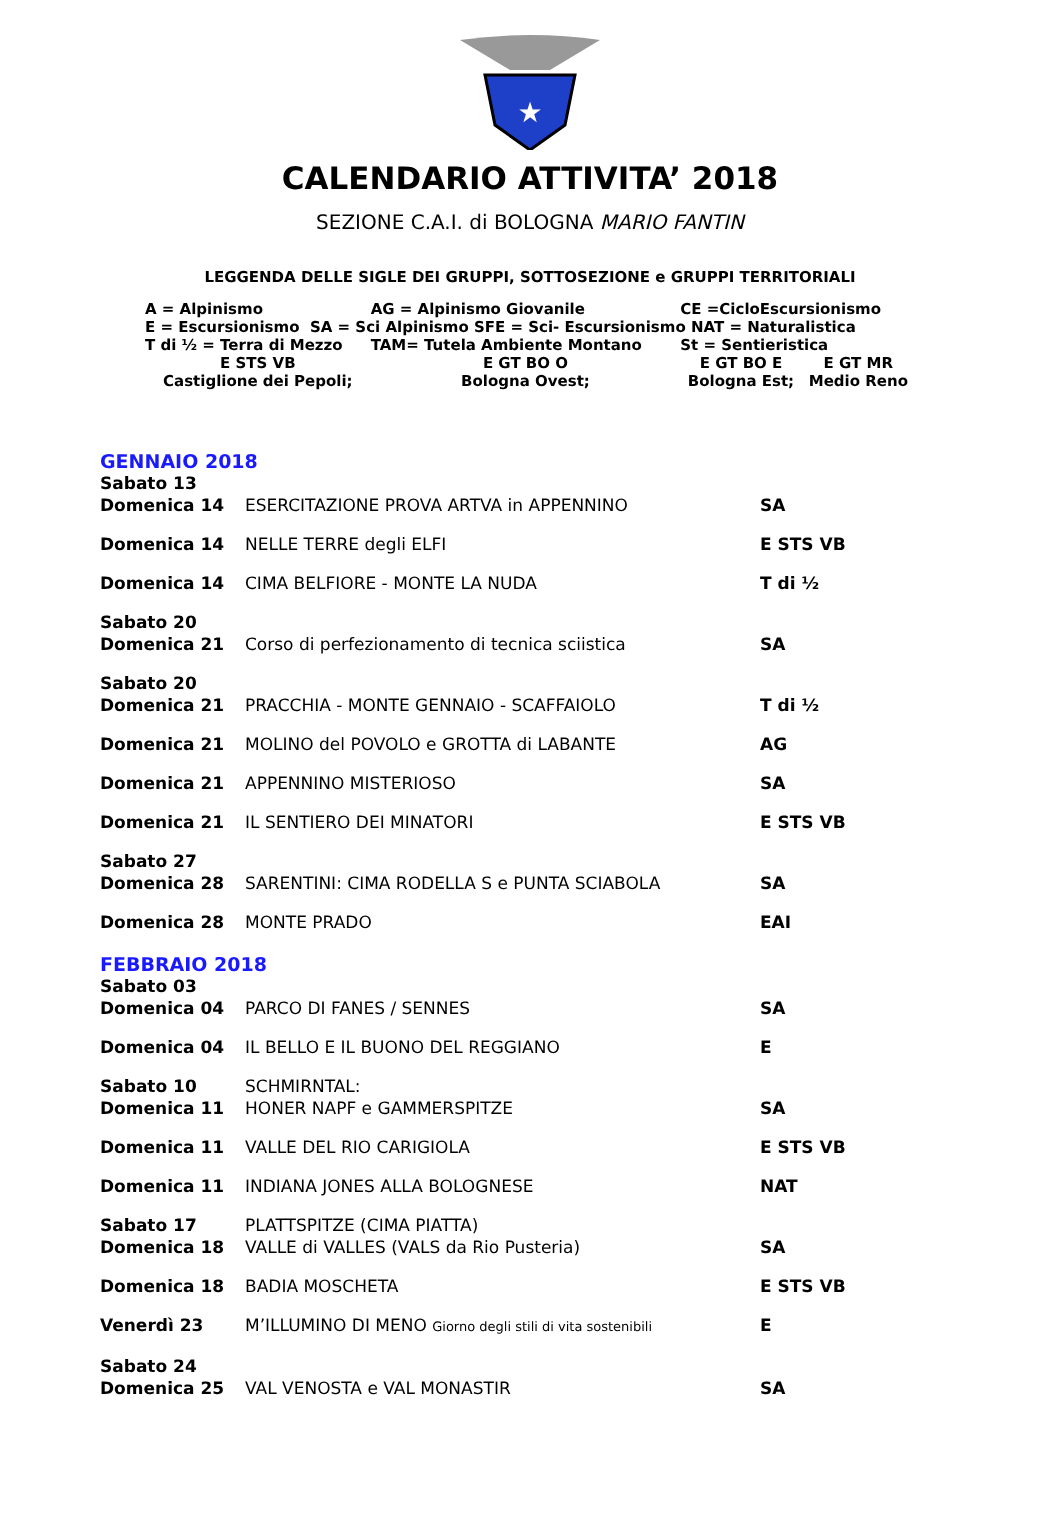★
CALENDARIO ATTIVITA’ 2018
SEZIONE C.A.I. di BOLOGNA MARIO FANTIN
LEGGENDA DELLE SIGLE DEI GRUPPI, SOTTOSEZIONE e GRUPPI TERRITORIALI
| A = Alpinismo | AG = Alpinismo Giovanile | CE =CicloEscursionismo | |
| E = Escursionismo SA = Sci Alpinismo SFE = Sci- Escursionismo NAT = Naturalistica | | | |
| T di ½ = Terra di Mezzo | TAM= Tutela Ambiente Montano | St = Sentieristica | |
| E STS VB Castiglione dei Pepoli; | E GT BO O Bologna Ovest; | E GT BO E Bologna Est; | E GT MR Medio Reno |
GENNAIO 2018
| Sabato 13 | | |
| Domenica 14 | ESERCITAZIONE PROVA ARTVA in APPENNINO | SA |
| Domenica 14 | NELLE TERRE degli ELFI | E STS VB |
| Domenica 14 | CIMA BELFIORE - MONTE LA NUDA | T di ½ |
| Sabato 20 | | |
| Domenica 21 | Corso di perfezionamento di tecnica sciistica | SA |
| Sabato 20 | | |
| Domenica 21 | PRACCHIA - MONTE GENNAIO - SCAFFAIOLO | T di ½ |
| Domenica 21 | MOLINO del POVOLO e GROTTA di LABANTE | AG |
| Domenica 21 | APPENNINO MISTERIOSO | SA |
| Domenica 21 | IL SENTIERO DEI MINATORI | E STS VB |
| Sabato 27 | | |
| Domenica 28 | SARENTINI: CIMA RODELLA S e PUNTA SCIABOLA | SA |
| Domenica 28 | MONTE PRADO | EAI |
FEBBRAIO 2018
| Sabato 03 | | |
| Domenica 04 | PARCO DI FANES / SENNES | SA |
| Domenica 04 | IL BELLO E IL BUONO DEL REGGIANO | E |
| Sabato 10 | SCHMIRNTAL: | |
| Domenica 11 | HONER NAPF e GAMMERSPITZE | SA |
| Domenica 11 | VALLE DEL RIO CARIGIOLA | E STS VB |
| Domenica 11 | INDIANA JONES ALLA BOLOGNESE | NAT |
| Sabato 17 | PLATTSPITZE (CIMA PIATTA) | |
| Domenica 18 | VALLE di VALLES (VALS da Rio Pusteria) | SA |
| Domenica 18 | BADIA MOSCHETA | E STS VB |
| Venerdì 23 | M’ILLUMINO DI MENO Giorno degli stili di vita sostenibili | E |
| Sabato 24 | | |
| Domenica 25 | VAL VENOSTA e VAL MONASTIR | SA |